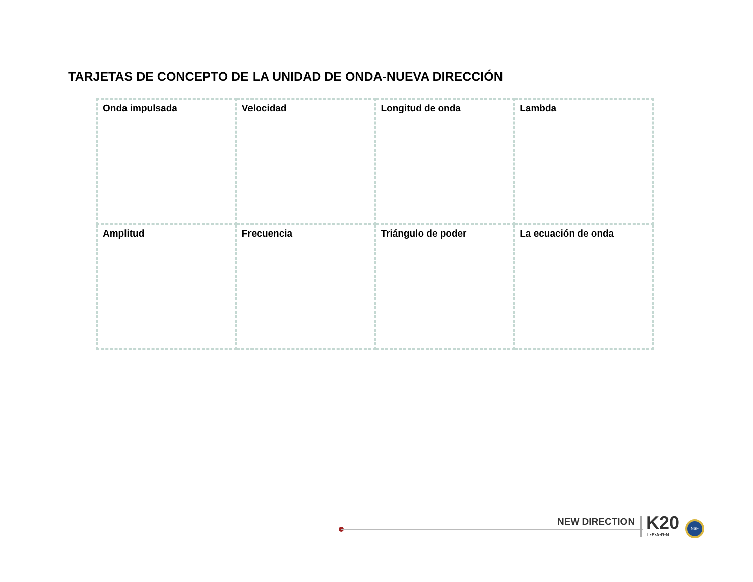TARJETAS DE CONCEPTO DE LA UNIDAD DE ONDA-NUEVA DIRECCIÓN
| Onda impulsada | Velocidad | Longitud de onda | Lambda |
| Amplitud | Frecuencia | Triángulo de poder | La ecuación de onda |
NEW DIRECTION K20
L•E•A•R•N
NSF